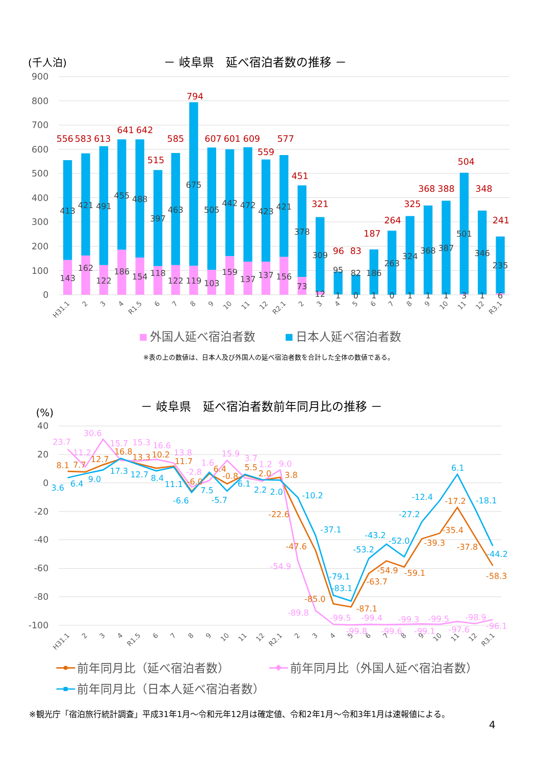(千人泊)
－ 岐阜県　延べ宿泊者数の推移 －
900
800
700
600
500
400
300
200
100
0
556
583
613
641
642
515
585
794
607
601
609
559
577
451
321
96
83
187
264
325
368
388
504
348
241
413
421
491
455
488
397
463
675
505
442
472
423
421
378
309
95
82
186
263
324
368
387
501
346
235
143
162
122
186
154
118
122
119
103
159
137
137
156
73
12
1
0
1
0
1
1
1
3
1
6
H31.1
2
3
4
R1.5
6
7
8
9
10
11
12
R2.1
2
3
4
5
6
7
8
9
10
11
12
R3.1
外国人延べ宿泊者数
日本人延べ宿泊者数
※表の上の数値は、日本人及び外国人の延べ宿泊者数を合計した全体の数値である。
－ 岐阜県　延べ宿泊者数前年同月比の推移 －
(%)
40
20
0
-20
-40
-60
-80
-100
8.1
7.7
12.7
16.8
13.3
10.2
11.7
-6.0
6.4
-0.8
5.5
2.0
3.8
-22.6
-47.6
-85.0
-87.1
-63.7
-54.9
-59.1
-39.3
-35.4
-17.2
-37.8
-58.3
23.7
11.2
30.6
15.7
15.3
16.6
13.8
-2.8
1.6
15.9
3.7
1.2
9.0
-54.9
-89.8
-99.5
-99.8
-99.4
-99.6
-99.3
-99.1
-99.5
-97.6
-98.9
-96.1
3.6
6.4
9.0
17.3
12.7
8.4
11.1
-6.6
7.5
-5.7
6.1
2.2
2.0
-10.2
-37.1
-79.1
-83.1
-53.2
-43.2
-52.0
-27.2
-12.4
6.1
-18.1
-44.2
H31.1
2
3
4
R1.5
6
7
8
9
10
11
12
R2.1
2
3
4
5
6
7
8
9
10
11
12
R3.1
前年同月比（延べ宿泊者数）
前年同月比（外国人延べ宿泊者数）
前年同月比（日本人延べ宿泊者数）
※観光庁「宿泊旅行統計調査」平成31年1月～令和元年12月は確定値、令和2年1月～令和3年1月は速報値による。
4